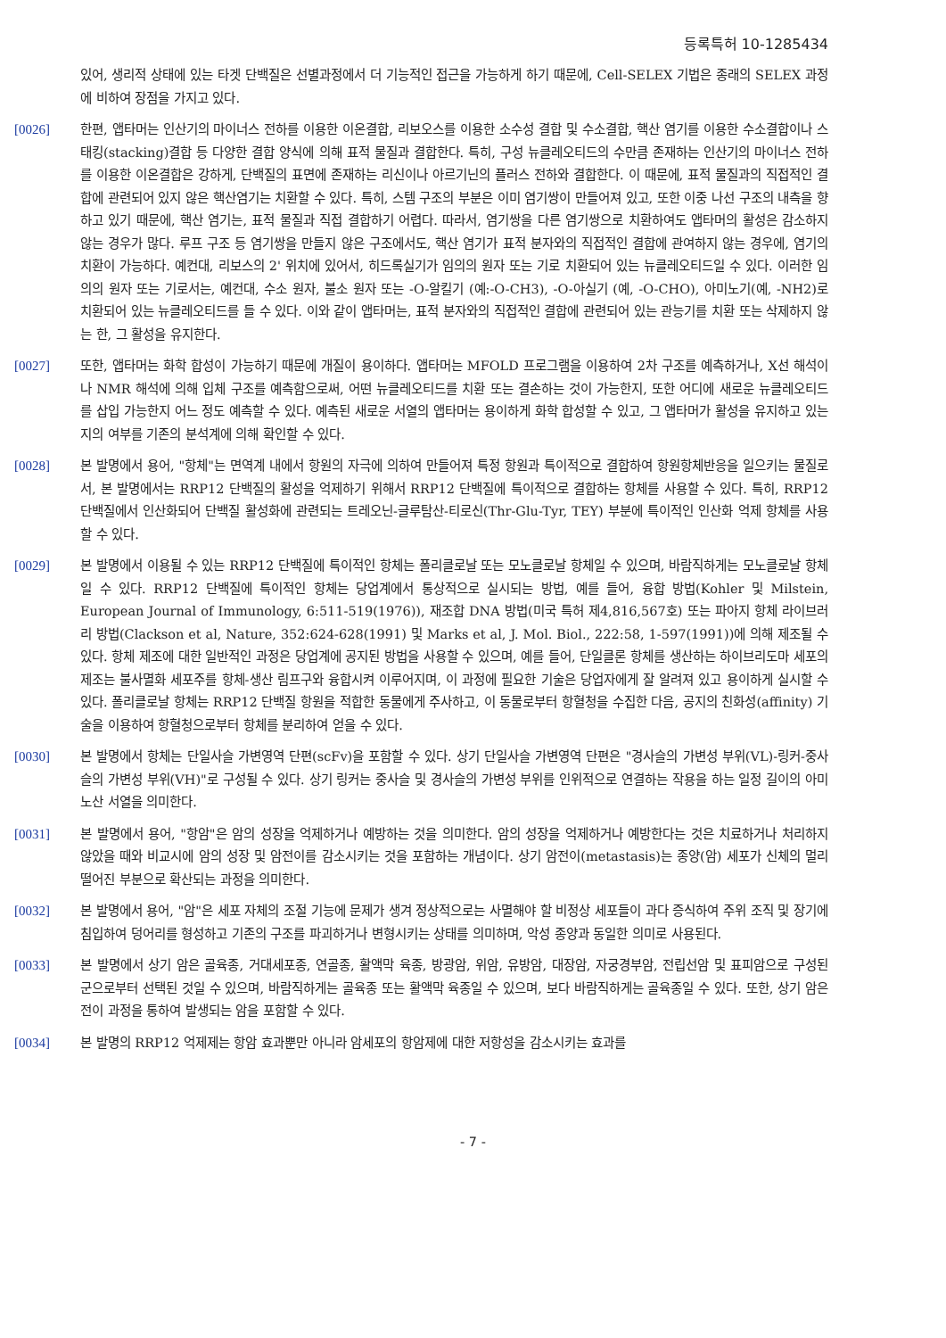등록특허 10-1285434
있어, 생리적 상태에 있는 타겟 단백질은 선별과정에서 더 기능적인 접근을 가능하게 하기 때문에, Cell-SELEX 기법은 종래의 SELEX 과정에 비하여 장점을 가지고 있다.
[0026] 한편, 앱타머는 인산기의 마이너스 전하를 이용한 이온결합, 리보오스를 이용한 소수성 결합 및 수소결합, 핵산 염기를 이용한 수소결합이나 스태킹(stacking)결합 등 다양한 결합 양식에 의해 표적 물질과 결합한다. 특히, 구성 뉴클레오티드의 수만큼 존재하는 인산기의 마이너스 전하를 이용한 이온결합은 강하게, 단백질의 표면에 존재하는 리신이나 아르기닌의 플러스 전하와 결합한다. 이 때문에, 표적 물질과의 직접적인 결합에 관련되어 있지 않은 핵산염기는 치환할 수 있다. 특히, 스템 구조의 부분은 이미 염기쌍이 만들어져 있고, 또한 이중 나선 구조의 내측을 향하고 있기 때문에, 핵산 염기는, 표적 물질과 직접 결합하기 어렵다. 따라서, 염기쌍을 다른 염기쌍으로 치환하여도 앱타머의 활성은 감소하지 않는 경우가 많다. 루프 구조 등 염기쌍을 만들지 않은 구조에서도, 핵산 염기가 표적 분자와의 직접적인 결합에 관여하지 않는 경우에, 염기의 치환이 가능하다. 예컨대, 리보스의 2' 위치에 있어서, 히드록실기가 임의의 원자 또는 기로 치환되어 있는 뉴클레오티드일 수 있다. 이러한 임의의 원자 또는 기로서는, 예컨대, 수소 원자, 불소 원자 또는 -O-알킬기 (예:-O-CH3), -O-아실기 (예, -O-CHO), 아미노기(예, -NH2)로 치환되어 있는 뉴클레오티드를 들 수 있다. 이와 같이 앱타머는, 표적 분자와의 직접적인 결합에 관련되어 있는 관능기를 치환 또는 삭제하지 않는 한, 그 활성을 유지한다.
[0027] 또한, 앱타머는 화학 합성이 가능하기 때문에 개질이 용이하다. 앱타머는 MFOLD 프로그램을 이용하여 2차 구조를 예측하거나, X선 해석이나 NMR 해석에 의해 입체 구조를 예측함으로써, 어떤 뉴클레오티드를 치환 또는 결손하는 것이 가능한지, 또한 어디에 새로운 뉴클레오티드를 삽입 가능한지 어느 정도 예측할 수 있다. 예측된 새로운 서열의 앱타머는 용이하게 화학 합성할 수 있고, 그 앱타머가 활성을 유지하고 있는지의 여부를 기존의 분석계에 의해 확인할 수 있다.
[0028] 본 발명에서 용어, "항체"는 면역계 내에서 항원의 자극에 의하여 만들어져 특정 항원과 특이적으로 결합하여 항원항체반응을 일으키는 물질로서, 본 발명에서는 RRP12 단백질의 활성을 억제하기 위해서 RRP12 단백질에 특이적으로 결합하는 항체를 사용할 수 있다. 특히, RRP12 단백질에서 인산화되어 단백질 활성화에 관련되는 트레오닌-글루탐산-티로신(Thr-Glu-Tyr, TEY) 부분에 특이적인 인산화 억제 항체를 사용할 수 있다.
[0029] 본 발명에서 이용될 수 있는 RRP12 단백질에 특이적인 항체는 폴리클로날 또는 모노클로날 항체일 수 있으며, 바람직하게는 모노클로날 항체일 수 있다. RRP12 단백질에 특이적인 항체는 당업계에서 통상적으로 실시되는 방법, 예를 들어, 융합 방법(Kohler 및 Milstein, European Journal of Immunology, 6:511-519(1976)), 재조합 DNA 방법(미국 특허 제4,816,567호) 또는 파아지 항체 라이브러리 방법(Clackson et al, Nature, 352:624-628(1991) 및 Marks et al, J. Mol. Biol., 222:58, 1-597(1991))에 의해 제조될 수 있다. 항체 제조에 대한 일반적인 과정은 당업계에 공지된 방법을 사용할 수 있으며, 예를 들어, 단일클론 항체를 생산하는 하이브리도마 세포의 제조는 불사멸화 세포주를 항체-생산 림프구와 융합시켜 이루어지며, 이 과정에 필요한 기술은 당업자에게 잘 알려져 있고 용이하게 실시할 수 있다. 폴리클로날 항체는 RRP12 단백질 항원을 적합한 동물에게 주사하고, 이 동물로부터 항혈청을 수집한 다음, 공지의 친화성(affinity) 기술을 이용하여 항혈청으로부터 항체를 분리하여 얻을 수 있다.
[0030] 본 발명에서 항체는 단일사슬 가변영역 단편(scFv)을 포함할 수 있다. 상기 단일사슬 가변영역 단편은 "경사슬의 가변성 부위(VL)-링커-중사슬의 가변성 부위(VH)"로 구성될 수 있다. 상기 링커는 중사슬 및 경사슬의 가변성 부위를 인위적으로 연결하는 작용을 하는 일정 길이의 아미노산 서열을 의미한다.
[0031] 본 발명에서 용어, "항암"은 암의 성장을 억제하거나 예방하는 것을 의미한다. 암의 성장을 억제하거나 예방한다는 것은 치료하거나 처리하지 않았을 때와 비교시에 암의 성장 및 암전이를 감소시키는 것을 포함하는 개념이다. 상기 암전이(metastasis)는 종양(암) 세포가 신체의 멀리 떨어진 부분으로 확산되는 과정을 의미한다.
[0032] 본 발명에서 용어, "암"은 세포 자체의 조절 기능에 문제가 생겨 정상적으로는 사멸해야 할 비정상 세포들이 과다 증식하여 주위 조직 및 장기에 침입하여 덩어리를 형성하고 기존의 구조를 파괴하거나 변형시키는 상태를 의미하며, 악성 종양과 동일한 의미로 사용된다.
[0033] 본 발명에서 상기 암은 골육종, 거대세포종, 연골종, 활액막 육종, 방광암, 위암, 유방암, 대장암, 자궁경부암, 전립선암 및 표피암으로 구성된 군으로부터 선택된 것일 수 있으며, 바람직하게는 골육종 또는 활액막 육종일 수 있으며, 보다 바람직하게는 골육종일 수 있다. 또한, 상기 암은 전이 과정을 통하여 발생되는 암을 포함할 수 있다.
[0034] 본 발명의 RRP12 억제제는 항암 효과뿐만 아니라 암세포의 항암제에 대한 저항성을 감소시키는 효과를
- 7 -